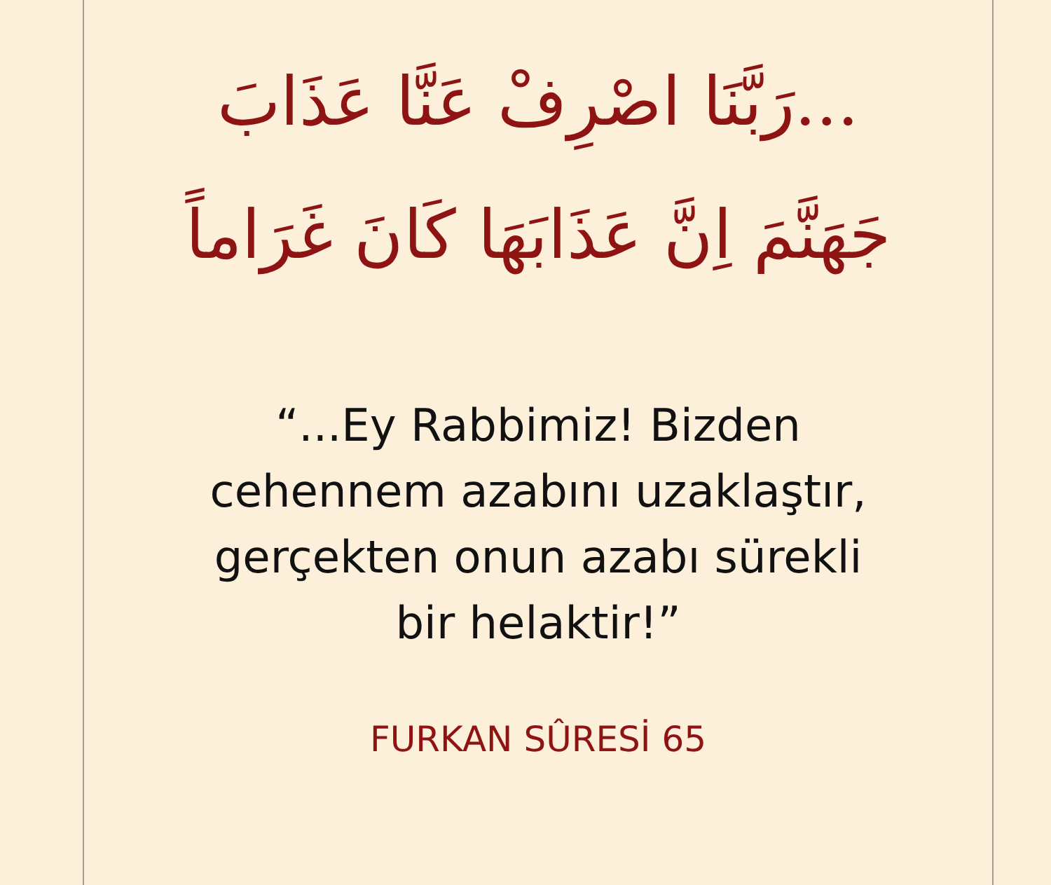...رَبَّنَا اصْرِفْ عَنَّا عَذَابَ
جَهَنَّمَ اِنَّ عَذَابَهَا كَانَ غَرَاماً
“...Ey Rabbimiz! Bizden
cehennem azabını uzaklaştır,
gerçekten onun azabı sürekli
bir helaktir!”
FURKAN SÛRESİ 65